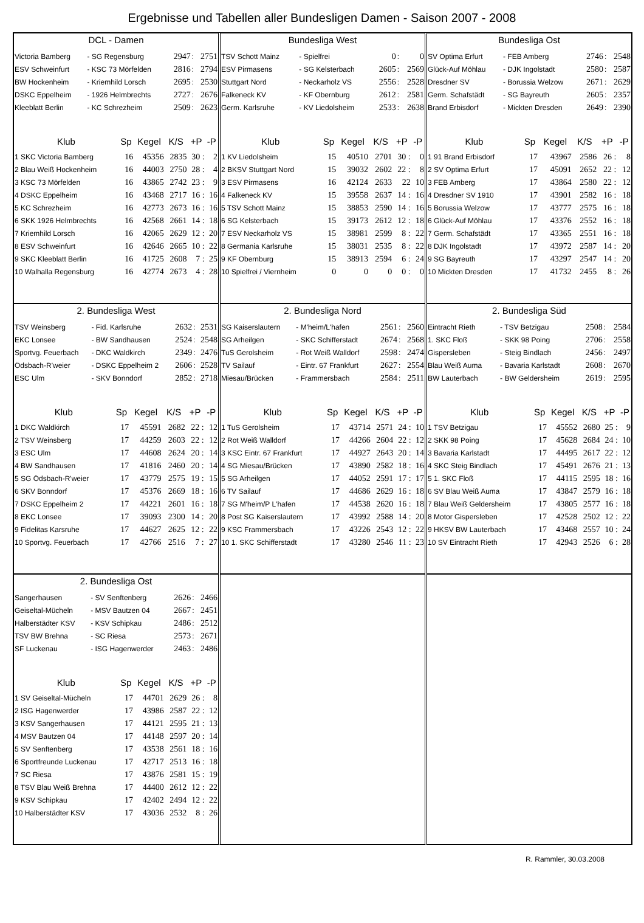Ergebnisse und Tabellen aller Bundesligen Damen - Saison 2007 - 2008
DCL - Damen
| Victoria Bamberg | - SG Regensburg | 2947 | : | 2751 |
| ESV Schweinfurt | - KSC 73 Mörfelden | 2816 | : | 2794 |
| BW Hockenheim | - Kriemhild Lorsch | 2695 | : | 2530 |
| DSKC Eppelheim | - 1926 Helmbrechts | 2727 | : | 2676 |
| Kleeblatt Berlin | - KC Schrezheim | 2509 | : | 2623 |
| Klub | Sp | Kegel | K/S | +P | -P |
| --- | --- | --- | --- | --- | --- |
| 1 SKC Victoria Bamberg | 16 | 45356 | 2835 | 30 : | 2 |
| 2 Blau Weiß Hockenheim | 16 | 44003 | 2750 | 28 : | 4 |
| 3 KSC 73 Mörfelden | 16 | 43865 | 2742 | 23 : | 9 |
| 4 DSKC Eppelheim | 16 | 43468 | 2717 | 16 : | 16 |
| 5 KC Schrezheim | 16 | 42773 | 2673 | 16 : | 16 |
| 6 SKK 1926 Helmbrechts | 16 | 42568 | 2661 | 14 : | 18 |
| 7 Kriemhild Lorsch | 16 | 42065 | 2629 | 12 : | 20 |
| 8 ESV Schweinfurt | 16 | 42646 | 2665 | 10 : | 22 |
| 9 SKC Kleeblatt Berlin | 16 | 41725 | 2608 | 7 : | 25 |
| 10 Walhalla Regensburg | 16 | 42774 | 2673 | 4 : | 28 |
Bundesliga West
| TSV Schott Mainz | - Spielfrei | 0 | : | 0 |
| ESV Pirmasens | - SG Kelsterbach | 2605 | : | 2569 |
| Stuttgart Nord | - Neckarholz VS | 2556 | : | 2528 |
| Falkeneck KV | - KF Obernburg | 2612 | : | 2581 |
| Germ. Karlsruhe | - KV Liedolsheim | 2533 | : | 2638 |
| Klub | Sp | Kegel | K/S | +P | -P |
| --- | --- | --- | --- | --- | --- |
| 1 KV Liedolsheim | 15 | 40510 | 2701 | 30 : | 0 |
| 2 BKSV Stuttgart Nord | 15 | 39032 | 2602 | 22 : | 8 |
| 3 ESV Pirmasens | 16 | 42124 | 2633 | 22 | 10 |
| 4 Falkeneck KV | 15 | 39558 | 2637 | 14 : | 16 |
| 5 TSV Schott Mainz | 15 | 38853 | 2590 | 14 : | 16 |
| 6 SG Kelsterbach | 15 | 39173 | 2612 | 12 : | 18 |
| 7 ESV Neckarholz VS | 15 | 38981 | 2599 | 8 : | 22 |
| 8 Germania Karlsruhe | 15 | 38031 | 2535 | 8 : | 22 |
| 9 KF Obernburg | 15 | 38913 | 2594 | 6 : | 24 |
| 10 Spielfrei / Viernheim | 0 | 0 | 0 | 0 : | 0 |
Bundesliga Ost
| SV Optima Erfurt | - FEB Amberg | 2746 | : | 2548 |
| Glück-Auf Möhlau | - DJK Ingolstadt | 2580 | : | 2587 |
| Dresdner SV | - Borussia Welzow | 2671 | : | 2629 |
| Germ. Schafstädt | - SG Bayreuth | 2605 | : | 2357 |
| Brand Erbisdorf | - Mickten Dresden | 2649 | : | 2390 |
| Klub | Sp | Kegel | K/S | +P | -P |
| --- | --- | --- | --- | --- | --- |
| 1 91 Brand Erbisdorf | 17 | 43967 | 2586 | 26 : | 8 |
| 2 SV Optima Erfurt | 17 | 45091 | 2652 | 22 : | 12 |
| 3 FEB Amberg | 17 | 43864 | 2580 | 22 : | 12 |
| 4 Dresdner SV 1910 | 17 | 43901 | 2582 | 16 : | 18 |
| 5 Borussia Welzow | 17 | 43777 | 2575 | 16 : | 18 |
| 6 Glück-Auf Möhlau | 17 | 43376 | 2552 | 16 : | 18 |
| 7 Germ. Schafstädt | 17 | 43365 | 2551 | 16 : | 18 |
| 8 DJK Ingolstadt | 17 | 43972 | 2587 | 14 : | 20 |
| 9 SG Bayreuth | 17 | 43297 | 2547 | 14 : | 20 |
| 10 Mickten Dresden | 17 | 41732 | 2455 | 8 : | 26 |
2. Bundesliga West
| TSV Weinsberg | - Fid. Karlsruhe | 2632 | : | 2531 |
| EKC Lonsee | - BW Sandhausen | 2524 | : | 2548 |
| Sportvg. Feuerbach | - DKC Waldkirch | 2349 | : | 2476 |
| Ödsbach-R'weier | - DSKC Eppelheim 2 | 2606 | : | 2528 |
| ESC Ulm | - SKV Bonndorf | 2852 | : | 2718 |
| Klub | Sp | Kegel | K/S | +P | -P |
| --- | --- | --- | --- | --- | --- |
| 1 DKC Waldkirch | 17 | 45591 | 2682 | 22 : | 12 |
| 2 TSV Weinsberg | 17 | 44259 | 2603 | 22 : | 12 |
| 3 ESC Ulm | 17 | 44608 | 2624 | 20 : | 14 |
| 4 BW Sandhausen | 17 | 41816 | 2460 | 20 : | 14 |
| 5 SG Ödsbach-R'weier | 17 | 43779 | 2575 | 19 : | 15 |
| 6 SKV Bonndorf | 17 | 45376 | 2669 | 18 : | 16 |
| 7 DSKC Eppelheim 2 | 17 | 44221 | 2601 | 16 : | 18 |
| 8 EKC Lonsee | 17 | 39093 | 2300 | 14 : | 20 |
| 9 Fidelitas Karsruhe | 17 | 44627 | 2625 | 12 : | 22 |
| 10 Sportvg. Feuerbach | 17 | 42766 | 2516 | 7 : | 27 |
2. Bundesliga Nord
| SG Kaiserslautern | - M'heim/L'hafen | 2561 | : | 2560 |
| SG Arheilgen | - SKC Schifferstadt | 2674 | : | 2568 |
| TuS Gerolsheim | - Rot Weiß Walldorf | 2598 | : | 2474 |
| TV Sailauf | - Eintr. 67 Frankfurt | 2627 | : | 2554 |
| Miesau/Brücken | - Frammersbach | 2584 | : | 2511 |
| Klub | Sp | Kegel | K/S | +P | -P |
| --- | --- | --- | --- | --- | --- |
| 1 TuS Gerolsheim | 17 | 43714 | 2571 | 24 : | 10 |
| 2 Rot Weiß Walldorf | 17 | 44266 | 2604 | 22 : | 12 |
| 3 KSC Eintr. 67 Frankfurt | 17 | 44927 | 2643 | 20 : | 14 |
| 4 SG Miesau/Brücken | 17 | 43890 | 2582 | 18 : | 16 |
| 5 SG Arheilgen | 17 | 44052 | 2591 | 17 : | 17 |
| 6 TV Sailauf | 17 | 44686 | 2629 | 16 : | 18 |
| 7 SG M'heim/P L'hafen | 17 | 44538 | 2620 | 16 : | 18 |
| 8 Post SG Kaiserslautern | 17 | 43992 | 2588 | 14 : | 20 |
| 9 KSC Frammersbach | 17 | 43226 | 2543 | 12 : | 22 |
| 10 1. SKC Schifferstadt | 17 | 43280 | 2546 | 11 : | 23 |
2. Bundesliga Süd
| Eintracht Rieth | - TSV Betzigau | 2508 | : | 2584 |
| 1. SKC Floß | - SKK 98 Poing | 2706 | : | 2558 |
| Gispersleben | - Steig Bindlach | 2456 | : | 2497 |
| Blau Weiß Auma | - Bavaria Karlstadt | 2608 | : | 2670 |
| BW Lauterbach | - BW Geldersheim | 2619 | : | 2595 |
| Klub | Sp | Kegel | K/S | +P | -P |
| --- | --- | --- | --- | --- | --- |
| 1 TSV Betzigau | 17 | 45552 | 2680 | 25 : | 9 |
| 2 SKK 98 Poing | 17 | 45628 | 2684 | 24 : | 10 |
| 3 Bavaria Karlstadt | 17 | 44495 | 2617 | 22 : | 12 |
| 4 SKC Steig Bindlach | 17 | 45491 | 2676 | 21 : | 13 |
| 5 1. SKC Floß | 17 | 44115 | 2595 | 18 : | 16 |
| 6 SV Blau Weiß Auma | 17 | 43847 | 2579 | 16 : | 18 |
| 7 Blau Weiß Geldersheim | 17 | 43805 | 2577 | 16 : | 18 |
| 8 Motor Gispersleben | 17 | 42528 | 2502 | 12 : | 22 |
| 9 HKSV BW Lauterbach | 17 | 43468 | 2557 | 10 : | 24 |
| 10 SV Eintracht Rieth | 17 | 42943 | 2526 | 6 : | 28 |
2. Bundesliga Ost
| Sangerhausen | - SV Senftenberg | 2626 | : | 2466 |
| Geiseltal-Mücheln | - MSV Bautzen 04 | 2667 | : | 2451 |
| Halberstädter KSV | - KSV Schipkau | 2486 | : | 2512 |
| TSV BW Brehna | - SC Riesa | 2573 | : | 2671 |
| SF Luckenau | - ISG Hagenwerder | 2463 | : | 2486 |
| Klub | Sp | Kegel | K/S | +P | -P |
| --- | --- | --- | --- | --- | --- |
| 1 SV Geiseltal-Mücheln | 17 | 44701 | 2629 | 26 : | 8 |
| 2 ISG Hagenwerder | 17 | 43986 | 2587 | 22 : | 12 |
| 3 KSV Sangerhausen | 17 | 44121 | 2595 | 21 : | 13 |
| 4 MSV Bautzen 04 | 17 | 44148 | 2597 | 20 : | 14 |
| 5 SV Senftenberg | 17 | 43538 | 2561 | 18 : | 16 |
| 6 Sportfreunde Luckenau | 17 | 42717 | 2513 | 16 : | 18 |
| 7 SC Riesa | 17 | 43876 | 2581 | 15 : | 19 |
| 8 TSV Blau Weiß Brehna | 17 | 44400 | 2612 | 12 : | 22 |
| 9 KSV Schipkau | 17 | 42402 | 2494 | 12 : | 22 |
| 10 Halberstädter KSV | 17 | 43036 | 2532 | 8 : | 26 |
R. Rammler, 30.03.2008